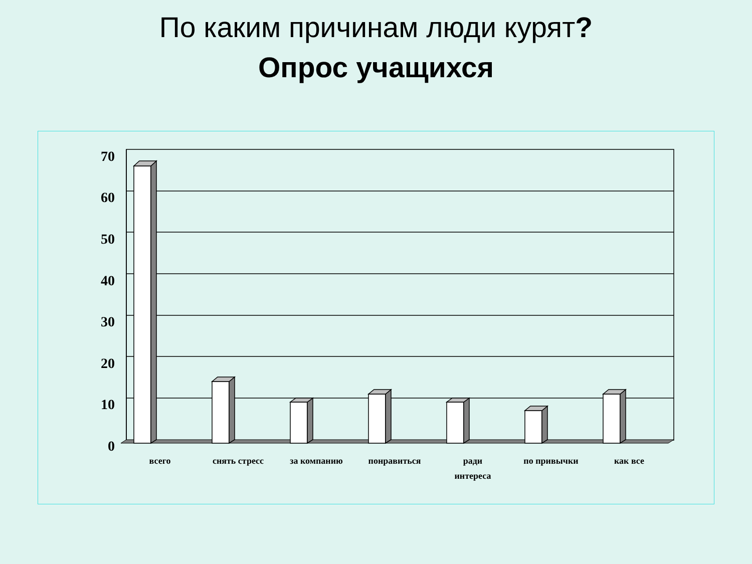По каким причинам люди курят?
Опрос учащихся
70
60
50
40
30
20
10
0
всего
снять стресс
за компанию
понравиться
ради
интереса
по привычки
как все